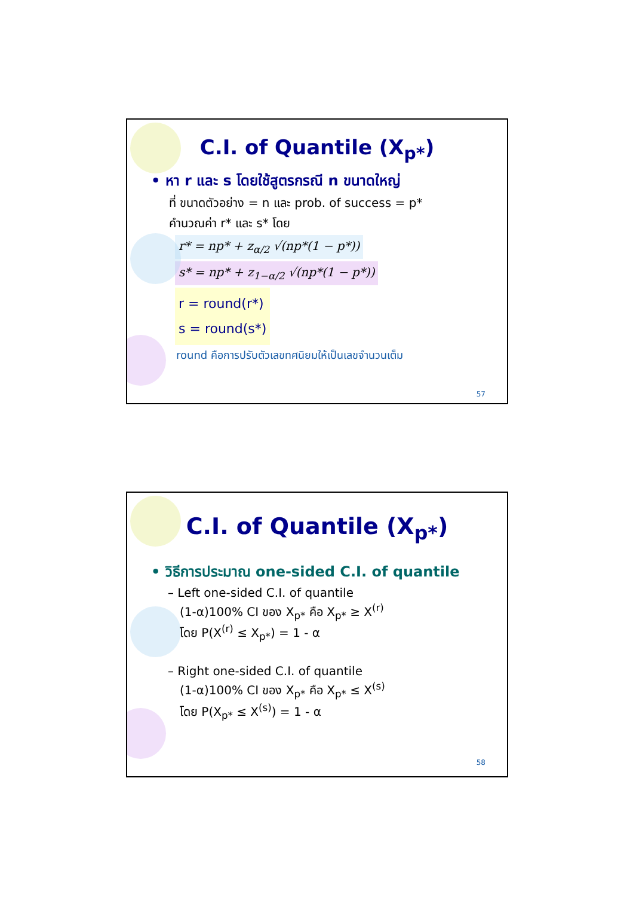C.I. of Quantile (X<sub>p*</sub>)
• หา r และ s โดยใช้สูตรกรณี n ขนาดใหญ่
ที่ ขนาดตัวอย่าง = n และ prob. of success = p*
คำนวณค่า r* และ s* โดย
r* = np* + z<sub>α/2</sub> √(np*(1 − p*))
s* = np* + z<sub>1−α/2</sub> √(np*(1 − p*))
r = round(r*)
s = round(s*)
round คือการปรับตัวเลขทศนิยมให้เป็นเลขจำนวนเต็ม
57
C.I. of Quantile (X<sub>p*</sub>)
• วิธีการประมาณ one-sided C.I. of quantile
– Left one-sided C.I. of quantile
(1-α)100% CI ของ X<sub>p*</sub> คือ X<sub>p*</sub> ≥ X<sup>(r)</sup>
โดย P(X<sup>(r)</sup> ≤ X<sub>p*</sub>) = 1 - α
– Right one-sided C.I. of quantile
(1-α)100% CI ของ X<sub>p*</sub> คือ X<sub>p*</sub> ≤ X<sup>(s)</sup>
โดย P(X<sub>p*</sub> ≤ X<sup>(s)</sup>) = 1 - α
58